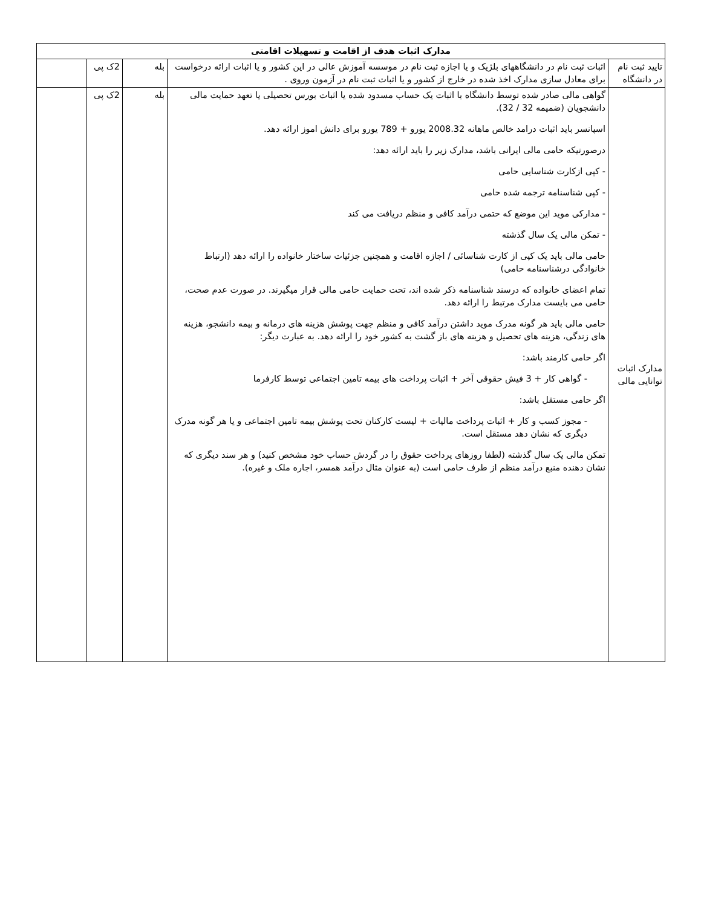| مدارک اثبات هدف از اقامت و تسهیلات اقامتی | | | | |
| --- | --- | --- | --- | --- |
| تایید ثبت نام در دانشگاه | اثبات ثبت نام در دانشگاههای بلژیک و یا اجازه ثبت نام در موسسه آموزش عالی در این کشور و یا اثبات ارائه درخواست برای معادل سازی مدارک اخذ شده در خارج از کشور و یا اثبات ثبت نام در آزمون وروی . | بله | 2ک پی | |
| مدارک اثبات توانایی مالی | گواهی مالی صادر شده توسط دانشگاه با اثبات یک حساب مسدود شده یا اثبات بورس تحصیلی یا تعهد حمایت مالی دانشجویان (ضمیمه 32 / 32). اسپانسر باید اثبات درامد خالص ماهانه 2008.32 یورو + 789 یورو برای دانش اموز ارائه دهد. درصورتیکه حامی مالی ایرانی باشد، مدارک زیر را باید ارائه دهد: - کپی ازکارت شناسایی حامی - کپی شناسنامه ترجمه شده حامی - مدارکی موید این موضع که حتمی درآمد کافی و منظم دریافت می کند - تمکن مالی یک سال گذشته حامی مالی باید یک کپی از کارت شناسائی / اجازه اقامت و همچنین جزئیات ساختار خانواده را ارائه دهد (ارتباط خانوادگی درشناسنامه حامی) تمام اعضای خانواده که درسند شناسنامه ذکر شده اند، تحت حمایت حامی مالی قرار میگیرند. در صورت عدم صحت، حامی می بایست مدارک مرتبط را ارائه دهد. حامی مالی باید هر گونه مدرک موید داشتن درآمد کافی و منظم جهت پوشش هزینه های درمانه و بیمه دانشجو، هزینه های زندگی، هزینه های تحصیل و هزینه های باز گشت به کشور خود را ارائه دهد. به عبارت دیگر: اگر حامی کارمند باشد: - گواهی کار + 3 فیش حقوقی آخر + اثبات پرداخت های بیمه تامین اجتماعی توسط کارفرما اگر حامی مستقل باشد: - مجوز کسب و کار + اثبات پرداخت مالیات + لیست کارکنان تحت پوشش بیمه تامین اجتماعی و یا هر گونه مدرک دیگری که نشان دهد مستقل است. تمکن مالی یک سال گذشته (لطفا روزهای پرداخت حقوق را در گردش حساب خود مشخص کنید) و هر سند دیگری که نشان دهنده منبع درآمد منظم از طرف حامی است (به عنوان مثال درآمد همسر، اجاره ملک و غیره). | بله | 2ک پی | |